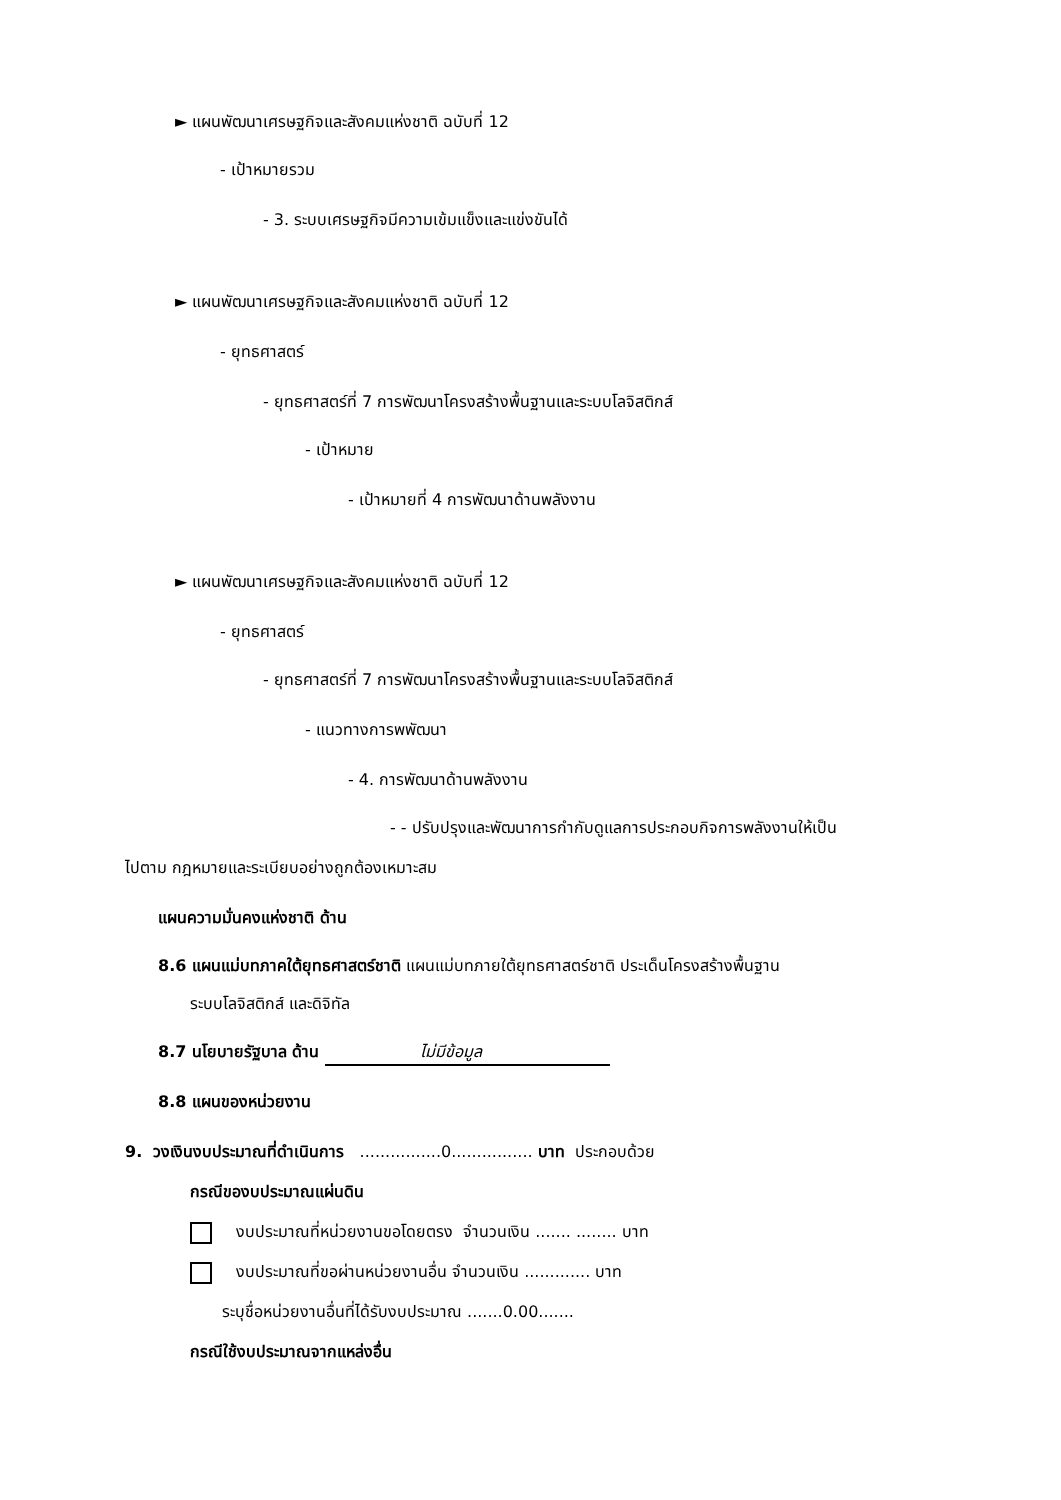► แผนพัฒนาเศรษฐกิจและสังคมแห่งชาติ ฉบับที่ 12
- เป้าหมายรวม
- 3. ระบบเศรษฐกิจมีความเข้มแข็งและแข่งขันได้
► แผนพัฒนาเศรษฐกิจและสังคมแห่งชาติ ฉบับที่ 12
- ยุทธศาสตร์
- ยุทธศาสตร์ที่ 7 การพัฒนาโครงสร้างพื้นฐานและระบบโลจิสติกส์
- เป้าหมาย
- เป้าหมายที่ 4 การพัฒนาด้านพลังงาน
► แผนพัฒนาเศรษฐกิจและสังคมแห่งชาติ ฉบับที่ 12
- ยุทธศาสตร์
- ยุทธศาสตร์ที่ 7 การพัฒนาโครงสร้างพื้นฐานและระบบโลจิสติกส์
- แนวทางการพพัฒนา
- 4. การพัฒนาด้านพลังงาน
- - ปรับปรุงและพัฒนาการกำกับดูแลการประกอบกิจการพลังงานให้เป็น
ไปตาม กฎหมายและระเบียบอย่างถูกต้องเหมาะสม
แผนความมั่นคงแห่งชาติ ด้าน
8.6 แผนแม่บทภาคใต้ยุทธศาสตร์ชาติ แผนแม่บทภายใต้ยุทธศาสตร์ชาติ ประเด็นโครงสร้างพื้นฐาน
ระบบโลจิสติกส์ และดิจิทัล
8.7 นโยบายรัฐบาล ด้าน ไม่มีข้อมูล
8.8 แผนของหน่วยงาน
9. วงเงินงบประมาณที่ดำเนินการ ................0................ บาท ประกอบด้วย
กรณีของบประมาณแผ่นดิน
งบประมาณที่หน่วยงานขอโดยตรง จำนวนเงิน ....... ........ บาท
งบประมาณที่ขอผ่านหน่วยงานอื่น จำนวนเงิน ............. บาท
ระบุชื่อหน่วยงานอื่นที่ได้รับงบประมาณ .......0.00.......
กรณีใช้งบประมาณจากแหล่งอื่น